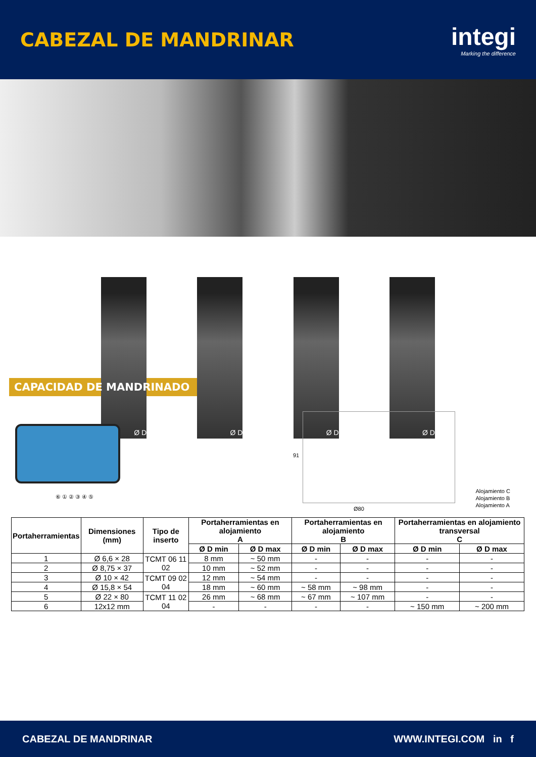CABEZAL DE MANDRINAR
integi
Marking the difference
Ø D
Ø D
Ø D
Ø D
CAPACIDAD DE MANDRINADO
⑥ ① ② ③ ④ ⑤
91
Ø80
Alojamiento C
Alojamiento B
Alojamiento A
| Portaherramientas | Dimensiones (mm) | Tipo de inserto | Portaherramientas en alojamiento A | | Portaherramientas en alojamiento B | | Portaherramientas en alojamiento transversal C | |
| --- | --- | --- | --- | --- | --- | --- | --- | --- |
| | | | Ø D min | Ø D max | Ø D min | Ø D max | Ø D min | Ø D max |
| 1 | Ø 6,6 × 28 | TCMT 06 11 02 | 8 mm | ~ 50 mm | - | - | - | - |
| 2 | Ø 8,75 × 37 | | 10 mm | ~ 52 mm | - | - | - | - |
| 3 | Ø 10 × 42 | TCMT 09 02 04 | 12 mm | ~ 54 mm | - | - | - | - |
| 4 | Ø 15,8 × 54 | | 18 mm | ~ 60 mm | ~ 58 mm | ~ 98 mm | - | - |
| 5 | Ø 22 × 80 | TCMT 11 02 04 | 26 mm | ~ 68 mm | ~ 67 mm | ~ 107 mm | - | - |
| 6 | 12x12 mm | | - | - | - | - | ~ 150 mm | ~ 200 mm |
CABEZAL DE MANDRINAR WWW.INTEGI.COM in f